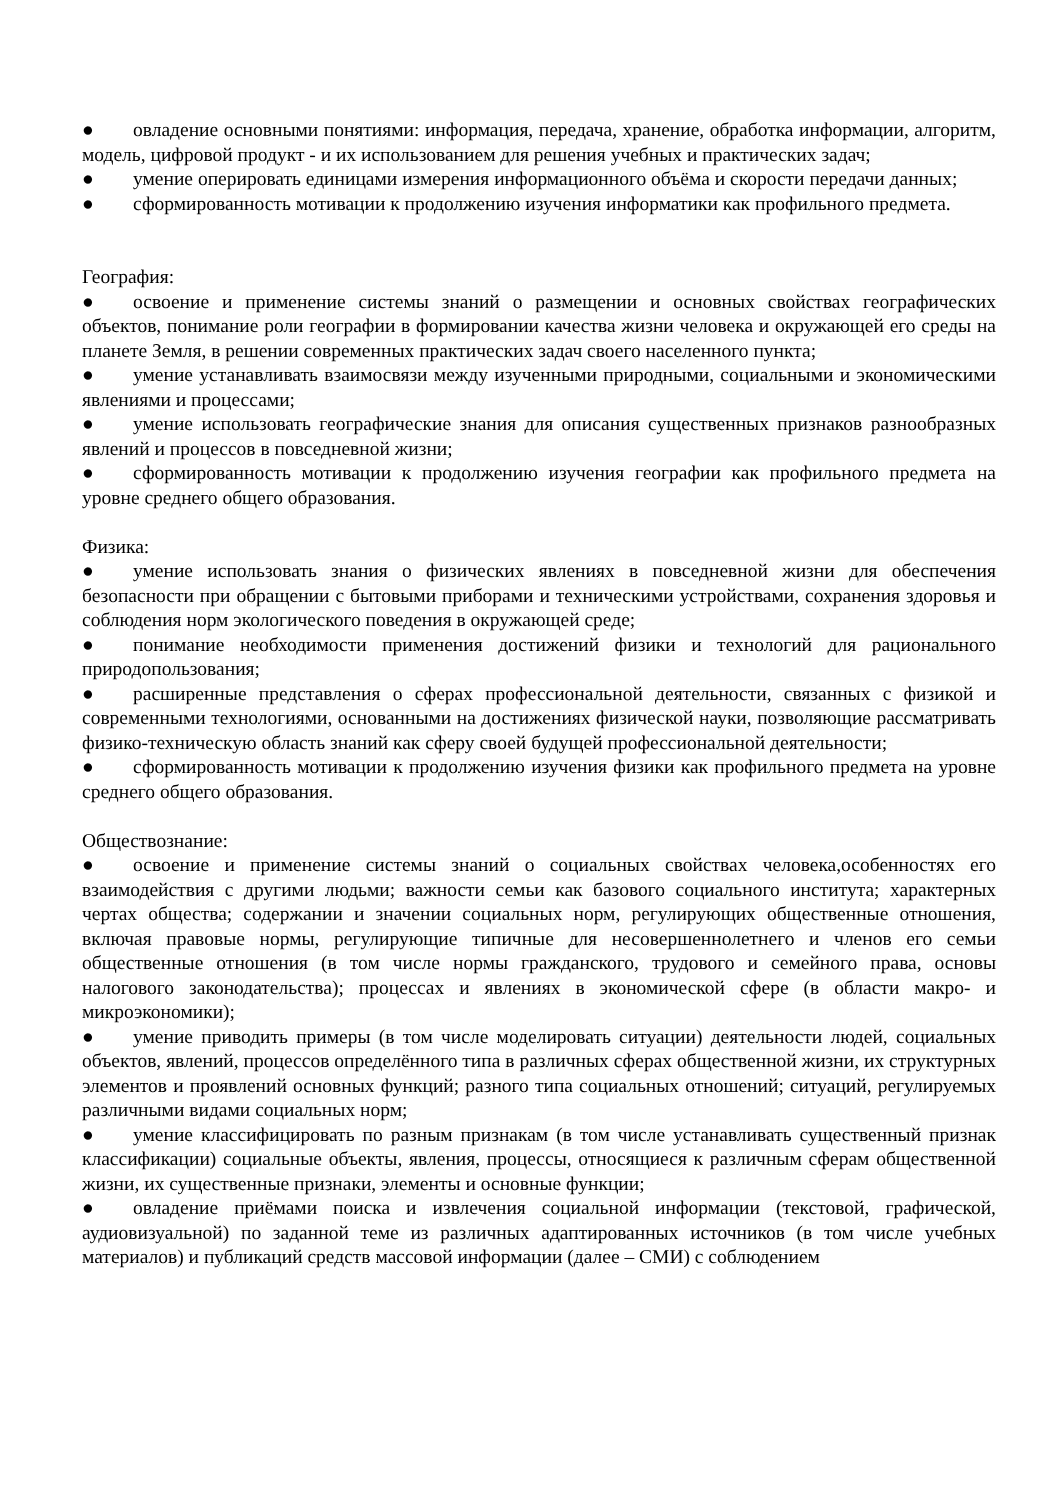● овладение основными понятиями: информация, передача, хранение, обработка информации, алгоритм, модель, цифровой продукт - и их использованием для решения учебных и практических задач;
● умение оперировать единицами измерения информационного объёма и скорости передачи данных;
● сформированность мотивации к продолжению изучения информатики как профильного предмета.
География:
● освоение и применение системы знаний о размещении и основных свойствах географических объектов, понимание роли географии в формировании качества жизни человека и окружающей его среды на планете Земля, в решении современных практических задач своего населенного пункта;
● умение устанавливать взаимосвязи между изученными природными, социальными и экономическими явлениями и процессами;
● умение использовать географические знания для описания существенных признаков разнообразных явлений и процессов в повседневной жизни;
● сформированность мотивации к продолжению изучения географии как профильного предмета на уровне среднего общего образования.
Физика:
● умение использовать знания о физических явлениях в повседневной жизни для обеспечения безопасности при обращении с бытовыми приборами и техническими устройствами, сохранения здоровья и соблюдения норм экологического поведения в окружающей среде;
● понимание необходимости применения достижений физики и технологий для рационального природопользования;
● расширенные представления о сферах профессиональной деятельности, связанных с физикой и современными технологиями, основанными на достижениях физической науки, позволяющие рассматривать физико-техническую область знаний как сферу своей будущей профессиональной деятельности;
● сформированность мотивации к продолжению изучения физики как профильного предмета на уровне среднего общего образования.
Обществознание:
● освоение и применение системы знаний о социальных свойствах человека,особенностях его взаимодействия с другими людьми; важности семьи как базового социального института; характерных чертах общества; содержании и значении социальных норм, регулирующих общественные отношения, включая правовые нормы, регулирующие типичные для несовершеннолетнего и членов его семьи общественные отношения (в том числе нормы гражданского, трудового и семейного права, основы налогового законодательства); процессах и явлениях в экономической сфере (в области макро- и микроэкономики);
● умение приводить примеры (в том числе моделировать ситуации) деятельности людей, социальных объектов, явлений, процессов определённого типа в различных сферах общественной жизни, их структурных элементов и проявлений основных функций; разного типа социальных отношений; ситуаций, регулируемых различными видами социальных норм;
● умение классифицировать по разным признакам (в том числе устанавливать существенный признак классификации) социальные объекты, явления, процессы, относящиеся к различным сферам общественной жизни, их существенные признаки, элементы и основные функции;
● овладение приёмами поиска и извлечения социальной информации (текстовой, графической, аудиовизуальной) по заданной теме из различных адаптированных источников (в том числе учебных материалов) и публикаций средств массовой информации (далее – СМИ) с соблюдением